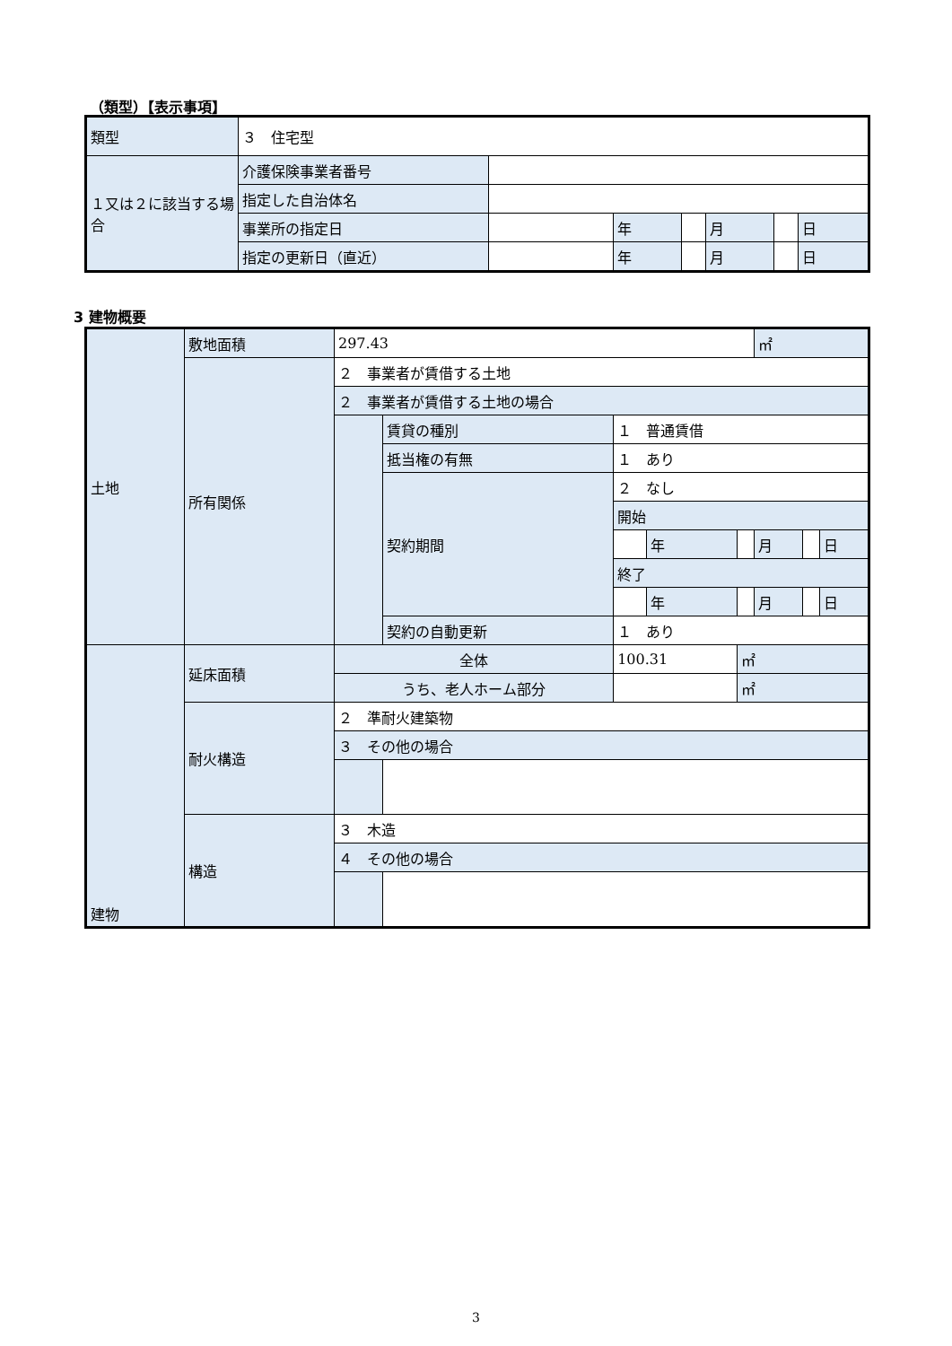（類型）【表示事項】
| 類型 | ３ 住宅型 | | | | | | |
| １又は２に該当する場合 | 介護保険事業者番号 | | | | | | |
| | 指定した自治体名 | | | | | | |
| | 事業所の指定日 | | 年 | | 月 | | 日 |
| | 指定の更新日（直近） | | 年 | | 月 | | 日 |
3 建物概要
| 土地 | 敷地面積 | 297.43 | | | | | ㎡ | | |
| | 所有関係 | ２ 事業者が賃借する土地 | | | | | | | |
| | | ２ 事業者が賃借する土地の場合 | | | | | | | |
| | | | 賃貸の種別 | １ 普通賃借 | | | | | |
| | | | 抵当権の有無 | １ あり | | | | | |
| | | | 契約期間 | ２ なし | | | | | |
| | | | | 開始 | | | | | |
| | | | | | 年 | | 月 | | 日 |
| | | | | 終了 | | | | | |
| | | | | | 年 | | 月 | | 日 |
| | | | 契約の自動更新 | １ あり | | | | | |
| 建物 | 延床面積 | 全体 | | 100.31 | | ㎡ | | | |
| | | うち、老人ホーム部分 | | | | ㎡ | | | |
| | 耐火構造 | ２ 準耐火建築物 | | | | | | | |
| | | ３ その他の場合 | | | | | | | |
| | 構造 | ３ 木造 | | | | | | | |
| | | ４ その他の場合 | | | | | | | |
3